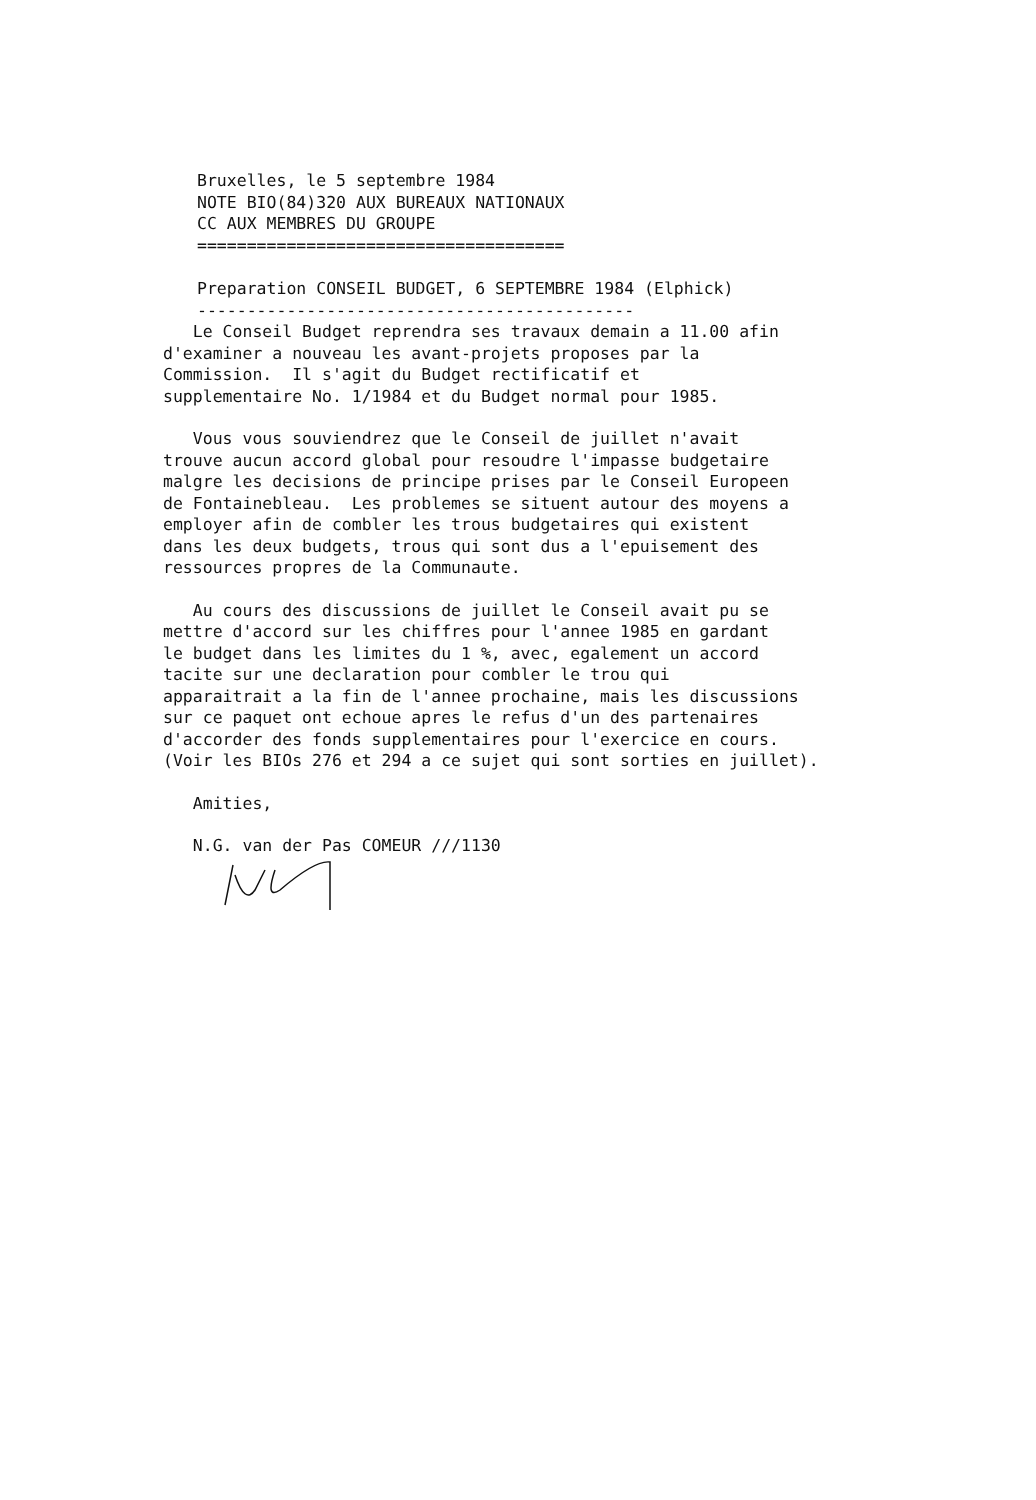Bruxelles, le 5 septembre 1984 NOTE BIO(84)320 AUX BUREAUX NATIONAUX CC AUX MEMBRES DU GROUPE =====================================
Preparation CONSEIL BUDGET, 6 SEPTEMBRE 1984 (Elphick) --------------------------------------------
Le Conseil Budget reprendra ses travaux demain a 11.00 afin d'examiner a nouveau les avant-projets proposes par la Commission. Il s'agit du Budget rectificatif et supplementaire No. 1/1984 et du Budget normal pour 1985.
Vous vous souviendrez que le Conseil de juillet n'avait trouve aucun accord global pour resoudre l'impasse budgetaire malgre les decisions de principe prises par le Conseil Europeen de Fontainebleau. Les problemes se situent autour des moyens a employer afin de combler les trous budgetaires qui existent dans les deux budgets, trous qui sont dus a l'epuisement des ressources propres de la Communaute.
Au cours des discussions de juillet le Conseil avait pu se mettre d'accord sur les chiffres pour l'annee 1985 en gardant le budget dans les limites du 1 %, avec, egalement un accord tacite sur une declaration pour combler le trou qui apparaitrait a la fin de l'annee prochaine, mais les discussions sur ce paquet ont echoue apres le refus d'un des partenaires d'accorder des fonds supplementaires pour l'exercice en cours. (Voir les BIOs 276 et 294 a ce sujet qui sont sorties en juillet).
Amities,
N.G. van der Pas COMEUR ///1130